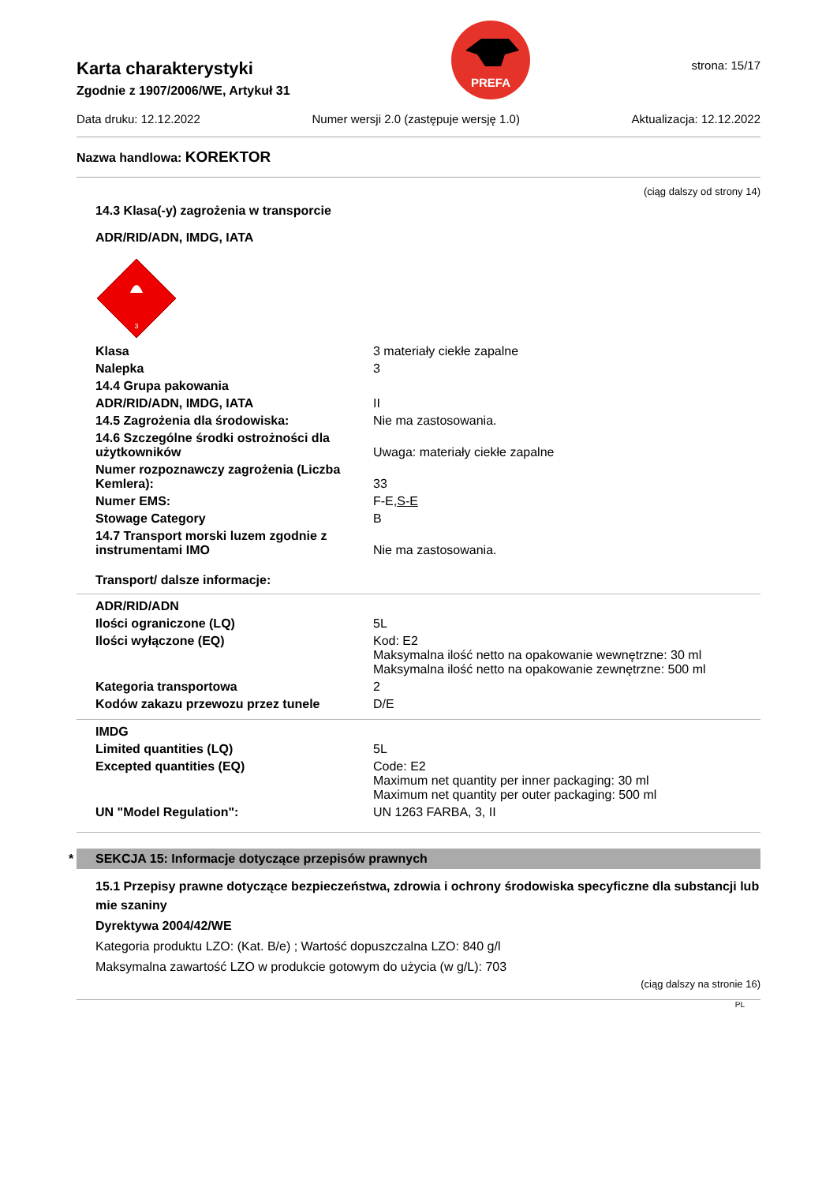Karta charakterystyki
Zgodnie z 1907/2006/WE, Artykuł 31
PREFA
strona: 15/17
Data druku: 12.12.2022 Numer wersji 2.0 (zastępuje wersję 1.0) Aktualizacja: 12.12.2022
Nazwa handlowa: KOREKTOR
(ciąg dalszy od strony 14)
14.3 Klasa(-y) zagrożenia w transporcie
ADR/RID/ADN, IMDG, IATA
3
| Klasa | 3 materiały ciekłe zapalne |
| Nalepka | 3 |
| 14.4 Grupa pakowania | |
| ADR/RID/ADN, IMDG, IATA | II |
| 14.5 Zagrożenia dla środowiska: | Nie ma zastosowania. |
| 14.6 Szczególne środki ostrożności dla użytkowników | Uwaga: materiały ciekłe zapalne |
| Numer rozpoznawczy zagrożenia (Liczba Kemlera): | 33 |
| Numer EMS: | F-E, S-E |
| Stowage Category | B |
| 14.7 Transport morski luzem zgodnie z instrumentami IMO | Nie ma zastosowania. |
Transport/ dalsze informacje:
| ADR/RID/ADN | |
| Ilości ograniczone (LQ) | 5L |
| Ilości wyłączone (EQ) | Kod: E2 Maksymalna ilość netto na opakowanie wewnętrzne: 30 ml Maksymalna ilość netto na opakowanie zewnętrzne: 500 ml |
| Kategoria transportowa | 2 |
| Kodów zakazu przewozu przez tunele | D/E |
| IMDG | |
| Limited quantities (LQ) | 5L |
| Excepted quantities (EQ) | Code: E2 Maximum net quantity per inner packaging: 30 ml Maximum net quantity per outer packaging: 500 ml |
| UN "Model Regulation": | UN 1263 FARBA, 3, II |
* SEKCJA 15: Informacje dotyczące przepisów prawnych
15.1 Przepisy prawne dotyczące bezpieczeństwa, zdrowia i ochrony środowiska specyficzne dla substancji lub mie szaniny
Dyrektywa 2004/42/WE
Kategoria produktu LZO: (Kat. B/e) ; Wartość dopuszczalna LZO: 840 g/l
Maksymalna zawartość LZO w produkcie gotowym do użycia (w g/L): 703
(ciąg dalszy na stronie 16)
PL